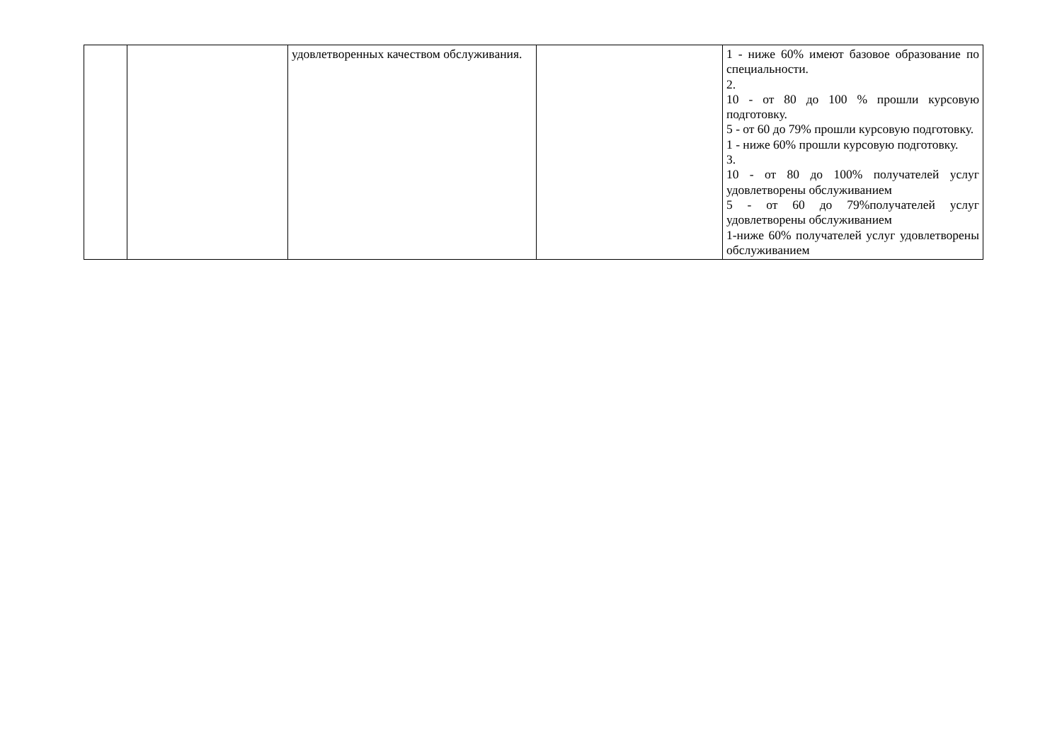| | | удовлетворенных качеством обслуживания. | | 1 - ниже 60% имеют базовое образование по специальности. 2. 10 - от 80 до 100 % прошли курсовую подготовку. 5 - от 60 до 79% прошли курсовую подготовку. 1 - ниже 60% прошли курсовую подготовку. 3. 10 - от 80 до 100% получателей услуг удовлетворены обслуживанием 5 - от 60 до 79%получателей услуг удовлетворены обслуживанием 1-ниже 60% получателей услуг удовлетворены обслуживанием |